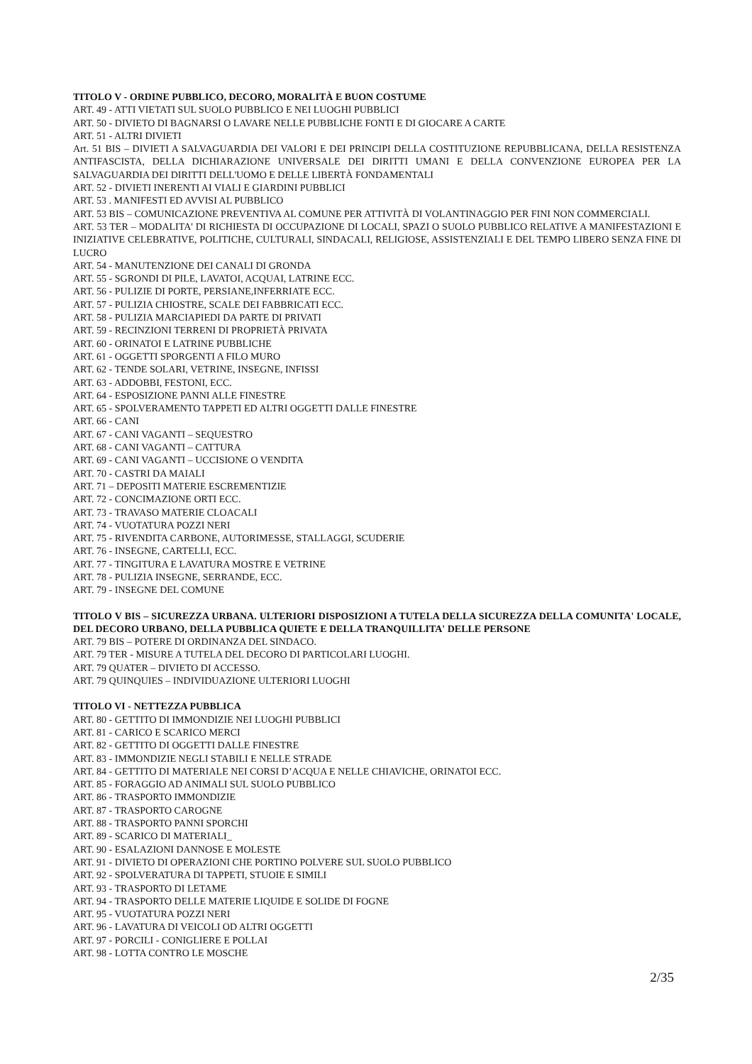TITOLO V - ORDINE PUBBLICO, DECORO, MORALITÀ E BUON COSTUME
ART. 49 - ATTI VIETATI SUL SUOLO PUBBLICO E NEI LUOGHI PUBBLICI
ART. 50 - DIVIETO DI BAGNARSI O LAVARE NELLE PUBBLICHE FONTI E DI GIOCARE A CARTE
ART. 51 - ALTRI DIVIETI
Art. 51 BIS – DIVIETI A SALVAGUARDIA DEI VALORI E DEI PRINCIPI DELLA COSTITUZIONE REPUBBLICANA, DELLA RESISTENZA ANTIFASCISTA, DELLA DICHIARAZIONE UNIVERSALE DEI DIRITTI UMANI E DELLA CONVENZIONE EUROPEA PER LA SALVAGUARDIA DEI DIRITTI DELL'UOMO E DELLE LIBERTÀ FONDAMENTALI
ART. 52 - DIVIETI INERENTI AI VIALI E GIARDINI PUBBLICI
ART. 53 . MANIFESTI ED AVVISI AL PUBBLICO
ART. 53 BIS – COMUNICAZIONE PREVENTIVA AL COMUNE PER ATTIVITÀ DI VOLANTINAGGIO PER FINI NON COMMERCIALI.
ART. 53 TER – MODALITA' DI RICHIESTA DI OCCUPAZIONE DI LOCALI, SPAZI O SUOLO PUBBLICO RELATIVE A MANIFESTAZIONI E INIZIATIVE CELEBRATIVE, POLITICHE, CULTURALI, SINDACALI, RELIGIOSE, ASSISTENZIALI E DEL TEMPO LIBERO SENZA FINE DI LUCRO
ART. 54 - MANUTENZIONE DEI CANALI DI GRONDA
ART. 55 - SGRONDI DI PILE, LAVATOI, ACQUAI, LATRINE ECC.
ART. 56 - PULIZIE DI PORTE, PERSIANE,INFERRIATE ECC.
ART. 57 - PULIZIA CHIOSTRE, SCALE DEI FABBRICATI ECC.
ART. 58 - PULIZIA MARCIAPIEDI DA PARTE DI PRIVATI
ART. 59 - RECINZIONI TERRENI DI PROPRIETÀ PRIVATA
ART. 60 - ORINATOI E LATRINE PUBBLICHE
ART. 61 - OGGETTI SPORGENTI A FILO MURO
ART. 62 - TENDE SOLARI, VETRINE, INSEGNE, INFISSI
ART. 63 - ADDOBBI, FESTONI, ECC.
ART. 64 - ESPOSIZIONE PANNI ALLE FINESTRE
ART. 65 - SPOLVERAMENTO TAPPETI ED ALTRI OGGETTI DALLE FINESTRE
ART. 66 - CANI
ART. 67 - CANI VAGANTI – SEQUESTRO
ART. 68 - CANI VAGANTI – CATTURA
ART. 69 - CANI VAGANTI – UCCISIONE O VENDITA
ART. 70 - CASTRI DA MAIALI
ART. 71 – DEPOSITI MATERIE ESCREMENTIZIE
ART. 72 - CONCIMAZIONE ORTI ECC.
ART. 73 - TRAVASO MATERIE CLOACALI
ART. 74 - VUOTATURA POZZI NERI
ART. 75 - RIVENDITA CARBONE, AUTORIMESSE, STALLAGGI, SCUDERIE
ART. 76 - INSEGNE, CARTELLI, ECC.
ART. 77 - TINGITURA E LAVATURA MOSTRE E VETRINE
ART. 78 - PULIZIA INSEGNE, SERRANDE, ECC.
ART. 79 - INSEGNE DEL COMUNE
TITOLO V BIS – SICUREZZA URBANA. ULTERIORI DISPOSIZIONI A TUTELA DELLA SICUREZZA DELLA COMUNITA' LOCALE, DEL DECORO URBANO, DELLA PUBBLICA QUIETE E DELLA TRANQUILLITA' DELLE PERSONE
ART. 79 BIS – POTERE DI ORDINANZA DEL SINDACO.
ART. 79 TER - MISURE A TUTELA DEL DECORO DI PARTICOLARI LUOGHI.
ART. 79 QUATER – DIVIETO DI ACCESSO.
ART. 79 QUINQUIES – INDIVIDUAZIONE ULTERIORI LUOGHI
TITOLO VI - NETTEZZA PUBBLICA
ART. 80 - GETTITO DI IMMONDIZIE NEI LUOGHI PUBBLICI
ART. 81 - CARICO E SCARICO MERCI
ART. 82 - GETTITO DI OGGETTI DALLE FINESTRE
ART. 83 - IMMONDIZIE NEGLI STABILI E NELLE STRADE
ART. 84 - GETTITO DI MATERIALE NEI CORSI D’ACQUA E NELLE CHIAVICHE, ORINATOI ECC.
ART. 85 - FORAGGIO AD ANIMALI SUL SUOLO PUBBLICO
ART. 86 - TRASPORTO IMMONDIZIE
ART. 87 - TRASPORTO CAROGNE
ART. 88 - TRASPORTO PANNI SPORCHI
ART. 89 - SCARICO DI MATERIALI_
ART. 90 - ESALAZIONI DANNOSE E MOLESTE
ART. 91 - DIVIETO DI OPERAZIONI CHE PORTINO POLVERE SUL SUOLO PUBBLICO
ART. 92 - SPOLVERATURA DI TAPPETI, STUOIE E SIMILI
ART. 93 - TRASPORTO DI LETAME
ART. 94 - TRASPORTO DELLE MATERIE LIQUIDE E SOLIDE DI FOGNE
ART. 95 - VUOTATURA POZZI NERI
ART. 96 - LAVATURA DI VEICOLI OD ALTRI OGGETTI
ART. 97 - PORCILI - CONIGLIERE E POLLAI
ART. 98 - LOTTA CONTRO LE MOSCHE
2/35